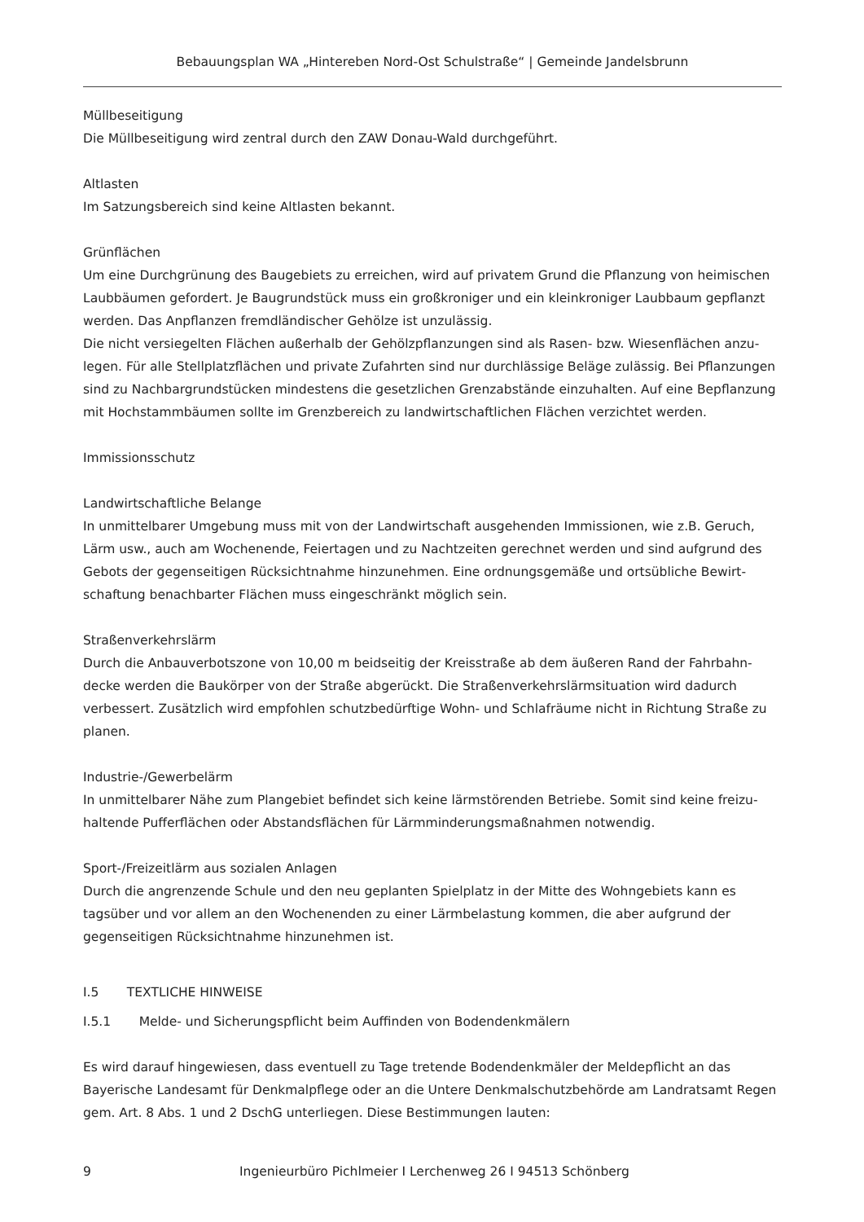Bebauungsplan WA „Hintereben Nord-Ost Schulstraße“ | Gemeinde Jandelsbrunn
Müllbeseitigung
Die Müllbeseitigung wird zentral durch den ZAW Donau-Wald durchgeführt.
Altlasten
Im Satzungsbereich sind keine Altlasten bekannt.
Grünflächen
Um eine Durchgrünung des Baugebiets zu erreichen, wird auf privatem Grund die Pflanzung von heimischen Laubbäumen gefordert. Je Baugrundstück muss ein großkroniger und ein kleinkroniger Laubbaum gepflanzt werden. Das Anpflanzen fremdländischer Gehölze ist unzulässig.
Die nicht versiegelten Flächen außerhalb der Gehölzpflanzungen sind als Rasen- bzw. Wiesenflächen anzu-legen. Für alle Stellplatzflächen und private Zufahrten sind nur durchlässige Beläge zulässig. Bei Pflanzungen sind zu Nachbargrundstücken mindestens die gesetzlichen Grenzabstände einzuhalten. Auf eine Bepflanzung mit Hochstammbäumen sollte im Grenzbereich zu landwirtschaftlichen Flächen verzichtet werden.
Immissionsschutz
Landwirtschaftliche Belange
In unmittelbarer Umgebung muss mit von der Landwirtschaft ausgehenden Immissionen, wie z.B. Geruch, Lärm usw., auch am Wochenende, Feiertagen und zu Nachtzeiten gerechnet werden und sind aufgrund des Gebots der gegenseitigen Rücksichtnahme hinzunehmen. Eine ordnungsgemäße und ortsübliche Bewirt-schaftung benachbarter Flächen muss eingeschränkt möglich sein.
Straßenverkehrslärm
Durch die Anbauverbotszone von 10,00 m beidseitig der Kreisstraße ab dem äußeren Rand der Fahrbahn-decke werden die Baukörper von der Straße abgerückt. Die Straßenverkehrslärmsituation wird dadurch verbessert. Zusätzlich wird empfohlen schutzbedürftige Wohn- und Schlafräume nicht in Richtung Straße zu planen.
Industrie-/Gewerbelärm
In unmittelbarer Nähe zum Plangebiet befindet sich keine lärmstörenden Betriebe. Somit sind keine freizu-haltende Pufferflächen oder Abstandsflächen für Lärmminderungsmaßnahmen notwendig.
Sport-/Freizeitlärm aus sozialen Anlagen
Durch die angrenzende Schule und den neu geplanten Spielplatz in der Mitte des Wohngebiets kann es tagsüber und vor allem an den Wochenenden zu einer Lärmbelastung kommen, die aber aufgrund der gegenseitigen Rücksichtnahme hinzunehmen ist.
I.5 TEXTLICHE HINWEISE
I.5.1 Melde- und Sicherungspflicht beim Auffinden von Bodendenkmälern
Es wird darauf hingewiesen, dass eventuell zu Tage tretende Bodendenkmäler der Meldepflicht an das Bayerische Landesamt für Denkmalpflege oder an die Untere Denkmalschutzbehörde am Landratsamt Regen gem. Art. 8 Abs. 1 und 2 DschG unterliegen. Diese Bestimmungen lauten:
9 Ingenieurbüro Pichlmeier I Lerchenweg 26 I 94513 Schönberg